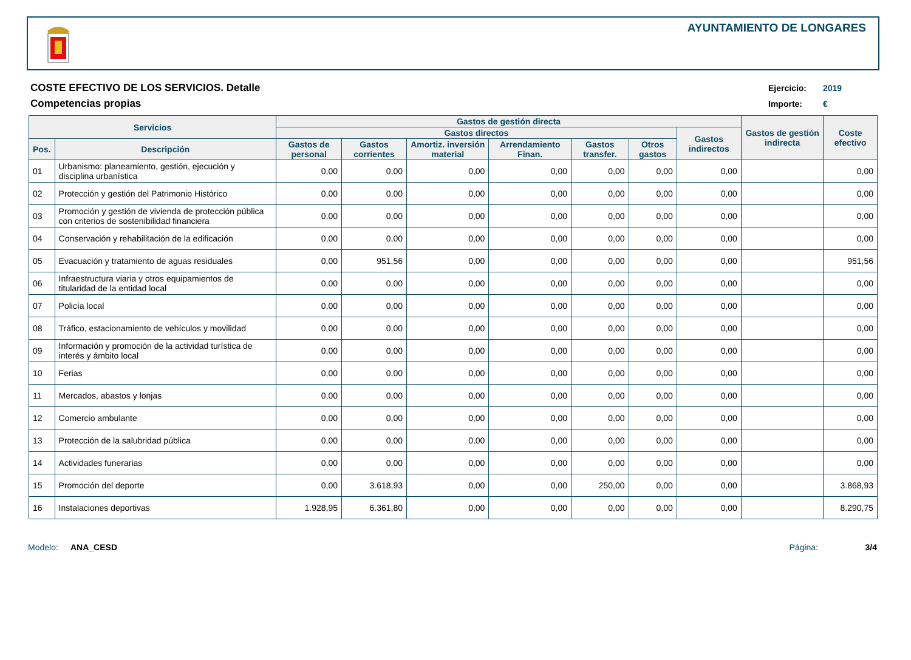AYUNTAMIENTO DE LONGARES
COSTE EFECTIVO DE LOS SERVICIOS. Detalle
Competencias propias
Ejercicio: 2019
Importe: €
| Servicios | | Gastos de gestión directa | | | | | | | Gastos de gestión indirecta | Coste efectivo |
| --- | --- | --- | --- | --- | --- | --- | --- | --- | --- | --- |
| | | Gastos directos | | | | | | Gastos indirectos | | |
| Pos. | Descripción | Gastos de personal | Gastos corrientes | Amortiz. inversión material | Arrendamiento Finan. | Gastos transfer. | Otros gastos | | | |
| 01 | Urbanismo: planeamiento, gestión, ejecución y disciplina urbanística | 0,00 | 0,00 | 0,00 | 0,00 | 0,00 | 0,00 | 0,00 | | 0,00 |
| 02 | Protección y gestión del Patrimonio Histórico | 0,00 | 0,00 | 0,00 | 0,00 | 0,00 | 0,00 | 0,00 | | 0,00 |
| 03 | Promoción y gestión de vivienda de protección pública con criterios de sostenibilidad financiera | 0,00 | 0,00 | 0,00 | 0,00 | 0,00 | 0,00 | 0,00 | | 0,00 |
| 04 | Conservación y rehabilitación de la edificación | 0,00 | 0,00 | 0,00 | 0,00 | 0,00 | 0,00 | 0,00 | | 0,00 |
| 05 | Evacuación y tratamiento de aguas residuales | 0,00 | 951,56 | 0,00 | 0,00 | 0,00 | 0,00 | 0,00 | | 951,56 |
| 06 | Infraestructura viaria y otros equipamientos de titularidad de la entidad local | 0,00 | 0,00 | 0,00 | 0,00 | 0,00 | 0,00 | 0,00 | | 0,00 |
| 07 | Policía local | 0,00 | 0,00 | 0,00 | 0,00 | 0,00 | 0,00 | 0,00 | | 0,00 |
| 08 | Tráfico, estacionamiento de vehículos y movilidad | 0,00 | 0,00 | 0,00 | 0,00 | 0,00 | 0,00 | 0,00 | | 0,00 |
| 09 | Información y promoción de la actividad turística de interés y ámbito local | 0,00 | 0,00 | 0,00 | 0,00 | 0,00 | 0,00 | 0,00 | | 0,00 |
| 10 | Ferias | 0,00 | 0,00 | 0,00 | 0,00 | 0,00 | 0,00 | 0,00 | | 0,00 |
| 11 | Mercados, abastos y lonjas | 0,00 | 0,00 | 0,00 | 0,00 | 0,00 | 0,00 | 0,00 | | 0,00 |
| 12 | Comercio ambulante | 0,00 | 0,00 | 0,00 | 0,00 | 0,00 | 0,00 | 0,00 | | 0,00 |
| 13 | Protección de la salubridad pública | 0,00 | 0,00 | 0,00 | 0,00 | 0,00 | 0,00 | 0,00 | | 0,00 |
| 14 | Actividades funerarias | 0,00 | 0,00 | 0,00 | 0,00 | 0,00 | 0,00 | 0,00 | | 0,00 |
| 15 | Promoción del deporte | 0,00 | 3.618,93 | 0,00 | 0,00 | 250,00 | 0,00 | 0,00 | | 3.868,93 |
| 16 | Instalaciones deportivas | 1.928,95 | 6.361,80 | 0,00 | 0,00 | 0,00 | 0,00 | 0,00 | | 8.290,75 |
Modelo: ANA_CESD Página: 3/4